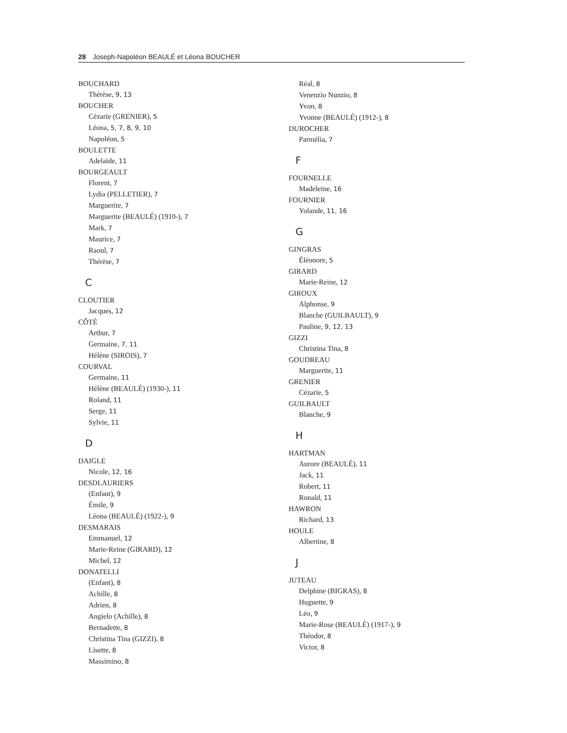28 Joseph-Napoléon BEAULÉ et Léona BOUCHER
BOUCHARD
Thérèse, 9, 13
BOUCHER
Cézarie (GRENIER), 5
Léona, 5, 7, 8, 9, 10
Napoléon, 5
BOULETTE
Adelaïde, 11
BOURGEAULT
Florent, 7
Lydia (PELLETIER), 7
Marguerite, 7
Marguerite (BEAULÉ) (1910-), 7
Mark, 7
Maurice, 7
Raoul, 7
Thérèse, 7
C
CLOUTIER
Jacques, 12
CÔTÉ
Arthur, 7
Germaine, 7, 11
Hélène (SIROIS), 7
COURVAL
Germaine, 11
Hélène (BEAULÉ) (1930-), 11
Roland, 11
Serge, 11
Sylvie, 11
D
DAIGLE
Nicole, 12, 16
DESDLAURIERS
(Enfant), 9
Émile, 9
Léona (BEAULÉ) (1922-), 9
DESMARAIS
Emmanuel, 12
Marie-Reine (GIRARD), 12
Michel, 12
DONATELLI
(Enfant), 8
Achille, 8
Adrien, 8
Angielo (Achille), 8
Bernadette, 8
Christina Tina (GIZZI), 8
Lisette, 8
Massimino, 8
Réal, 8
Venenzio Nunzio, 8
Yvon, 8
Yvonne (BEAULÉ) (1912-), 8
DUROCHER
Parmélia, 7
F
FOURNELLE
Madeleine, 16
FOURNIER
Yolande, 11, 16
G
GINGRAS
Éléonore, 5
GIRARD
Marie-Reine, 12
GIROUX
Alphonse, 9
Blanche (GUILBAULT), 9
Pauline, 9, 12, 13
GIZZI
Christina Tina, 8
GOUDREAU
Marguerite, 11
GRENIER
Cézarie, 5
GUILBAULT
Blanche, 9
H
HARTMAN
Aurore (BEAULÉ), 11
Jack, 11
Robert, 11
Ronald, 11
HAWRON
Richard, 13
HOULE
Albertine, 8
J
JUTEAU
Delphine (BIGRAS), 8
Huguette, 9
Léo, 9
Marie-Rose (BEAULÉ) (1917-), 9
Théodor, 8
Victor, 8